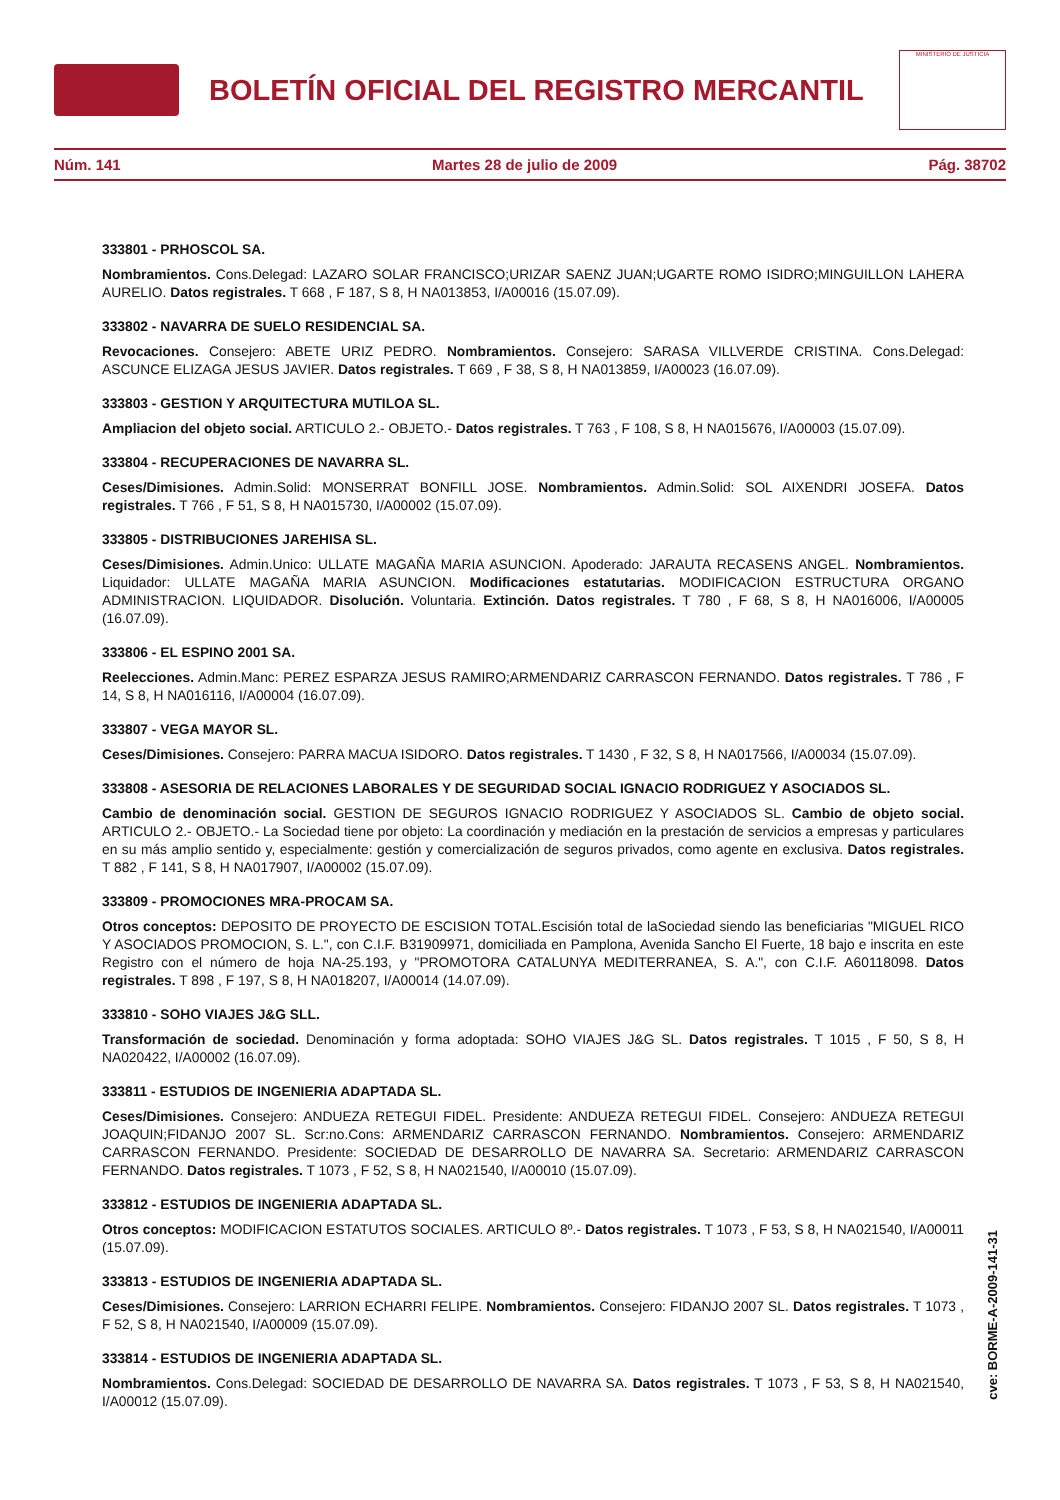BOLETÍN OFICIAL DEL REGISTRO MERCANTIL
MINISTERIO DE JUSTICIA
Núm. 141 Martes 28 de julio de 2009 Pág. 38702
333801 - PRHOSCOL SA.
Nombramientos. Cons.Delegad: LAZARO SOLAR FRANCISCO;URIZAR SAENZ JUAN;UGARTE ROMO ISIDRO;MINGUILLON LAHERA AURELIO. Datos registrales. T 668 , F 187, S 8, H NA013853, I/A00016 (15.07.09).
333802 - NAVARRA DE SUELO RESIDENCIAL SA.
Revocaciones. Consejero: ABETE URIZ PEDRO. Nombramientos. Consejero: SARASA VILLVERDE CRISTINA. Cons.Delegad: ASCUNCE ELIZAGA JESUS JAVIER. Datos registrales. T 669 , F 38, S 8, H NA013859, I/A00023 (16.07.09).
333803 - GESTION Y ARQUITECTURA MUTILOA SL.
Ampliacion del objeto social. ARTICULO 2.- OBJETO.- Datos registrales. T 763 , F 108, S 8, H NA015676, I/A00003 (15.07.09).
333804 - RECUPERACIONES DE NAVARRA SL.
Ceses/Dimisiones. Admin.Solid: MONSERRAT BONFILL JOSE. Nombramientos. Admin.Solid: SOL AIXENDRI JOSEFA. Datos registrales. T 766 , F 51, S 8, H NA015730, I/A00002 (15.07.09).
333805 - DISTRIBUCIONES JAREHISA SL.
Ceses/Dimisiones. Admin.Unico: ULLATE MAGAÑA MARIA ASUNCION. Apoderado: JARAUTA RECASENS ANGEL. Nombramientos. Liquidador: ULLATE MAGAÑA MARIA ASUNCION. Modificaciones estatutarias. MODIFICACION ESTRUCTURA ORGANO ADMINISTRACION. LIQUIDADOR. Disolución. Voluntaria. Extinción. Datos registrales. T 780 , F 68, S 8, H NA016006, I/A00005 (16.07.09).
333806 - EL ESPINO 2001 SA.
Reelecciones. Admin.Manc: PEREZ ESPARZA JESUS RAMIRO;ARMENDARIZ CARRASCON FERNANDO. Datos registrales. T 786 , F 14, S 8, H NA016116, I/A00004 (16.07.09).
333807 - VEGA MAYOR SL.
Ceses/Dimisiones. Consejero: PARRA MACUA ISIDORO. Datos registrales. T 1430 , F 32, S 8, H NA017566, I/A00034 (15.07.09).
333808 - ASESORIA DE RELACIONES LABORALES Y DE SEGURIDAD SOCIAL IGNACIO RODRIGUEZ Y ASOCIADOS SL.
Cambio de denominación social. GESTION DE SEGUROS IGNACIO RODRIGUEZ Y ASOCIADOS SL. Cambio de objeto social. ARTICULO 2.- OBJETO.- La Sociedad tiene por objeto: La coordinación y mediación en la prestación de servicios a empresas y particulares en su más amplio sentido y, especialmente: gestión y comercialización de seguros privados, como agente en exclusiva. Datos registrales. T 882 , F 141, S 8, H NA017907, I/A00002 (15.07.09).
333809 - PROMOCIONES MRA-PROCAM SA.
Otros conceptos: DEPOSITO DE PROYECTO DE ESCISION TOTAL.Escisión total de laSociedad siendo las beneficiarias "MIGUEL RICO Y ASOCIADOS PROMOCION, S. L.", con C.I.F. B31909971, domiciliada en Pamplona, Avenida Sancho El Fuerte, 18 bajo e inscrita en este Registro con el número de hoja NA-25.193, y "PROMOTORA CATALUNYA MEDITERRANEA, S. A.", con C.I.F. A60118098. Datos registrales. T 898 , F 197, S 8, H NA018207, I/A00014 (14.07.09).
333810 - SOHO VIAJES J&G SLL.
Transformación de sociedad. Denominación y forma adoptada: SOHO VIAJES J&G SL. Datos registrales. T 1015 , F 50, S 8, H NA020422, I/A00002 (16.07.09).
333811 - ESTUDIOS DE INGENIERIA ADAPTADA SL.
Ceses/Dimisiones. Consejero: ANDUEZA RETEGUI FIDEL. Presidente: ANDUEZA RETEGUI FIDEL. Consejero: ANDUEZA RETEGUI JOAQUIN;FIDANJO 2007 SL. Scr:no.Cons: ARMENDARIZ CARRASCON FERNANDO. Nombramientos. Consejero: ARMENDARIZ CARRASCON FERNANDO. Presidente: SOCIEDAD DE DESARROLLO DE NAVARRA SA. Secretario: ARMENDARIZ CARRASCON FERNANDO. Datos registrales. T 1073 , F 52, S 8, H NA021540, I/A00010 (15.07.09).
333812 - ESTUDIOS DE INGENIERIA ADAPTADA SL.
Otros conceptos: MODIFICACION ESTATUTOS SOCIALES. ARTICULO 8º.- Datos registrales. T 1073 , F 53, S 8, H NA021540, I/A00011 (15.07.09).
333813 - ESTUDIOS DE INGENIERIA ADAPTADA SL.
Ceses/Dimisiones. Consejero: LARRION ECHARRI FELIPE. Nombramientos. Consejero: FIDANJO 2007 SL. Datos registrales. T 1073 , F 52, S 8, H NA021540, I/A00009 (15.07.09).
333814 - ESTUDIOS DE INGENIERIA ADAPTADA SL.
Nombramientos. Cons.Delegad: SOCIEDAD DE DESARROLLO DE NAVARRA SA. Datos registrales. T 1073 , F 53, S 8, H NA021540, I/A00012 (15.07.09).
cve: BORME-A-2009-141-31